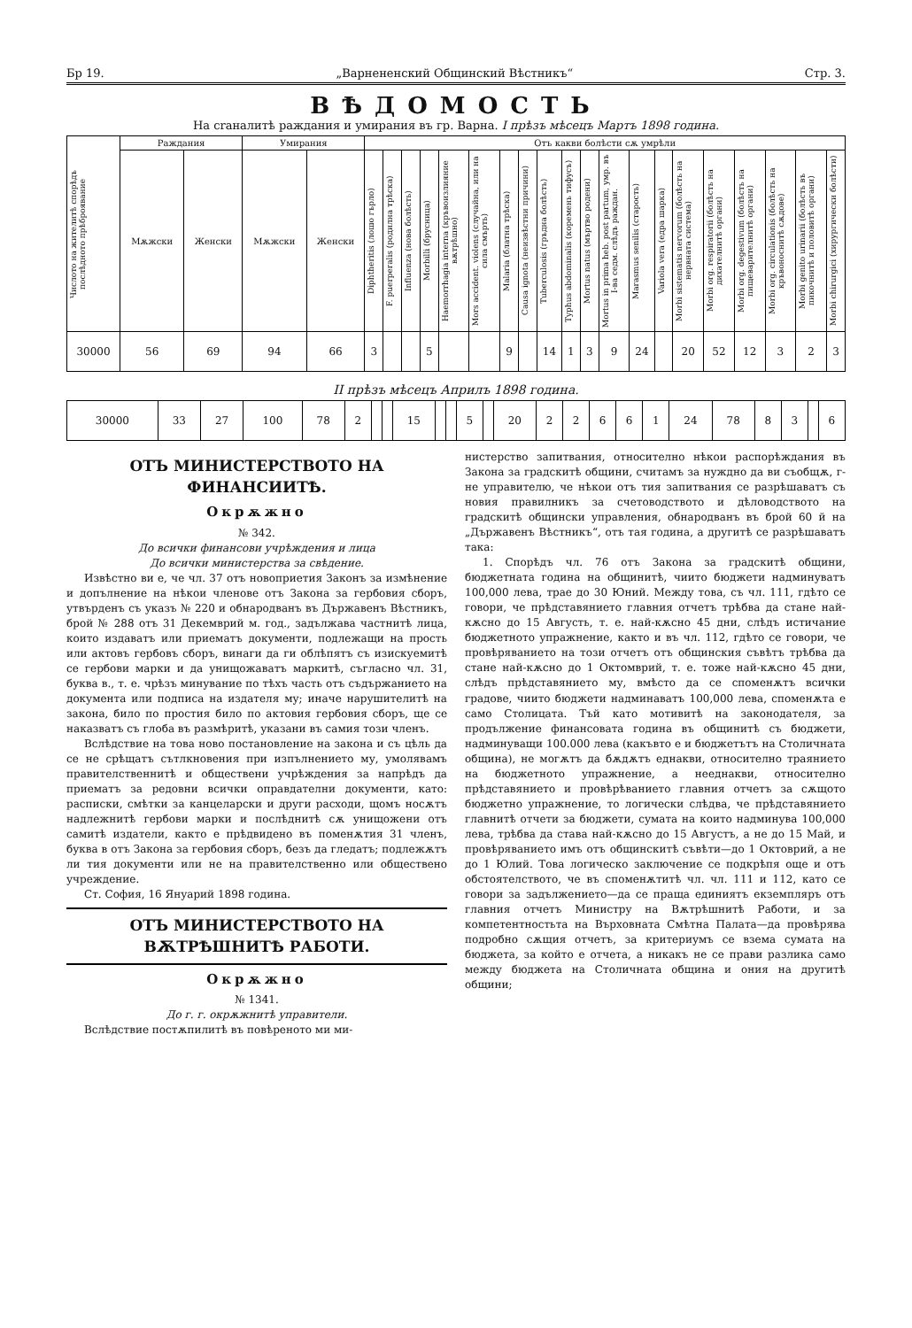Бр 19. „Варнененский Общинский Вѣстникъ“Стр. 3.
ВѢДОМОСТЬ
На craналитѣ раждания и умирания въ гр. Варна. I прѣзъ мѣсецъ Мартъ 1898 година.
| Числото на жителитѣ спорѣдъ послѣдното прѣброявание | Раждания | | Умирания | | Отъ какви болѣсти сѫ умрѣли | | | | | | | | | | | | | | | | | | | |
| --- | --- | --- | --- | --- | --- | --- | --- | --- | --- | --- | --- | --- | --- | --- | --- | --- | --- | --- | --- | --- | --- | --- | --- | --- |
| | Мѫжски | Женски | Мѫжски | Женски | Diphtheritis (лошо гърло) | F. puerperalis (родилна трѣска) | Influenza (нова болѣсть) | Morbilli (брусница) | Haemorrhagia interna (кръвоизлияние вѫтрѣшно) | Mors accident. violens (случайна, или на сила смърть) | Malaria (блатна трѣска) | Causa ignota (неизвѣстни причини) | Tuberculosis (гръдна болѣсть) | Typhus abdominalis (коремень тифусъ) | Mortus natus (мъртво родени) | Mortus in prima heb. post partum, умр. въ I-ва седм. слѣдъ раждан. | Marasmus senilis (старость) | Variola vera (едра шарка) | Morbi sistematis nervorum (болѣсть на нервната система) | Morbi org. respiratorii (болѣсть на дихателнитѣ органи) | Morbi org. degestivum (болѣсть на пищеварителнитѣ органи) | Morbi org. circulationis (болѣсть на кръвоноснитѣ сѫдове) | Morbi genito urinarii (болѣсть въ пикочнитѣ и половитѣ органи) | Morbi chirurgici (хирургически болѣсти) |
| 30000 | 56 | 69 | 94 | 66 | 3 | | | 5 | | | 9 | | 14 | 1 | 3 | 9 | 24 | | 20 | 52 | 12 | 3 | 2 | 3 |
II прѣзъ мѣсецъ Априлъ 1898 година.
| 30000 | 33 | 27 | 100 | 78 | 2 | | | 15 | | | 5 | | 20 | 2 | 2 | 6 | 6 | 1 | 24 | 78 | 8 | 3 | | 6 |
ОТЪ МИНИСТЕРСТВОТО НА ФИНАНСИИТѢ.
Окрѫжно
№ 342.
До всички финансови учрѣждения и лица
До всички министерства за свѣдение.
Извѣстно ви е, че чл. 37 отъ новоприетия Законъ за измѣнение и допълнение на нѣкои членове отъ Закона за гербовия сборъ, утвърденъ съ указъ № 220 и обнародванъ въ Държавенъ Вѣстникъ, брой № 288 отъ 31 Декемврий м. год., задължава частнитѣ лица, които издаватъ или приематъ документи, подлежащи на прость или актовъ гербовъ сборъ, винаги да ги облѣпятъ съ изискуемитѣ се гербови марки и да унищожаватъ маркитѣ, съгласно чл. 31, буква в., т. е. чрѣзъ минувание по тѣхъ часть отъ съдържанието на документа или подписа на издателя му; иначе нарушителитѣ на закона, било по простия било по актовия гербовия сборъ, ще се наказватъ съ глоба въ размѣритѣ, указани въ самия този членъ.
Вслѣдствие на това ново постановление на закона и съ цѣль да се не срѣщатъ сътлкновения при изпълнението му, умолявамъ правителственнитѣ и обществени учрѣждения за напрѣдъ да приематъ за редовни всички оправдателни документи, като: расписки, смѣтки за канцеларски и други расходи, щомъ носѫтъ надлежнитѣ гербови марки и послѣднитѣ сѫ унищожени отъ самитѣ издатели, както е прѣдвидено въ поменѫтия 31 членъ, буква в отъ Закона за гербовия сборъ, безъ да гледатъ; подлежѫтъ ли тия документи или не на правителственно или обществено учреждение.
Ст. София, 16 Януарий 1898 година.
ОТЪ МИНИСТЕРСТВОТО НА ВѪТРѢШНИТѢ РАБОТИ.
Окрѫжно
№ 1341.
До г. г. окрѫжнитѣ управители.
Вслѣдствие постѫпилитѣ въ повѣреното ми ми-
нистерство запитвания, относително нѣкои распорѣждания въ Закона за градскитѣ общини, считамъ за нуждно да ви съобщѫ, г-не управителю, че нѣкои отъ тия запитвания се разрѣшаватъ съ новия правилникъ за счетоводството и дѣловодството на градскитѣ общински управления, обнародванъ въ брой 60 й на „Държавенъ Вѣстникъ“, отъ тая година, а другитѣ се разрѣшаватъ така:
1. Спорѣдъ чл. 76 отъ Закона за градскитѣ общини, бюджетната година на общинитѣ, чиито бюджети надминуватъ 100,000 лева, трае до 30 Юний. Между това, съ чл. 111, гдѣто се говори, че прѣдставянието главния отчетъ трѣбва да стане най-кѫсно до 15 Августь, т. е. най-кѫсно 45 дни, слѣдъ истичание бюджетното упражнение, както и въ чл. 112, гдѣто се говори, че провѣряванието на този отчетъ отъ общинския съвѣтъ трѣбва да стане най-кѫсно до 1 Октомврий, т. е. тоже най-кѫсно 45 дни, слѣдъ прѣдставянието му, вмѣсто да се споменѫтъ всички градове, чиито бюджети надминаватъ 100,000 лева, споменѫта е само Столицата. Тъй като мотивитѣ на законодателя, за продължение финансовата година въ общинитѣ съ бюджети, надминуващи 100.000 лева (какъвто е и бюджетътъ на Столичната община), не могѫтъ да бѫдѫтъ еднакви, относително траянието на бюджетното упражнение, а нееднакви, относително прѣдставянието и провѣрѣванието главния отчетъ за сѫщото бюджетно упражнение, то логически слѣдва, че прѣдставянието главнитѣ отчети за бюджети, сумата на които надминува 100,000 лева, трѣбва да става най-кѫсно до 15 Августъ, а не до 15 Май, и провѣряванието имъ отъ общинскитѣ съвѣти—до 1 Октоврий, а не до 1 Юлий. Това логическо заключение се подкрѣпя още и отъ обстоятелството, че въ споменѫтитѣ чл. чл. 111 и 112, като се говори за задължението—да се праща единиятъ екземпляръ отъ главния отчетъ Министру на Вѫтрѣшнитѣ Работи, и за компетентностьта на Върховната Смѣтна Палата—да провѣрява подробно сѫщия отчетъ, за критериумъ се взема сумата на бюджета, за който е отчета, а никакъ не се прави разлика само между бюджета на Столичната община и ония на другитѣ общини;